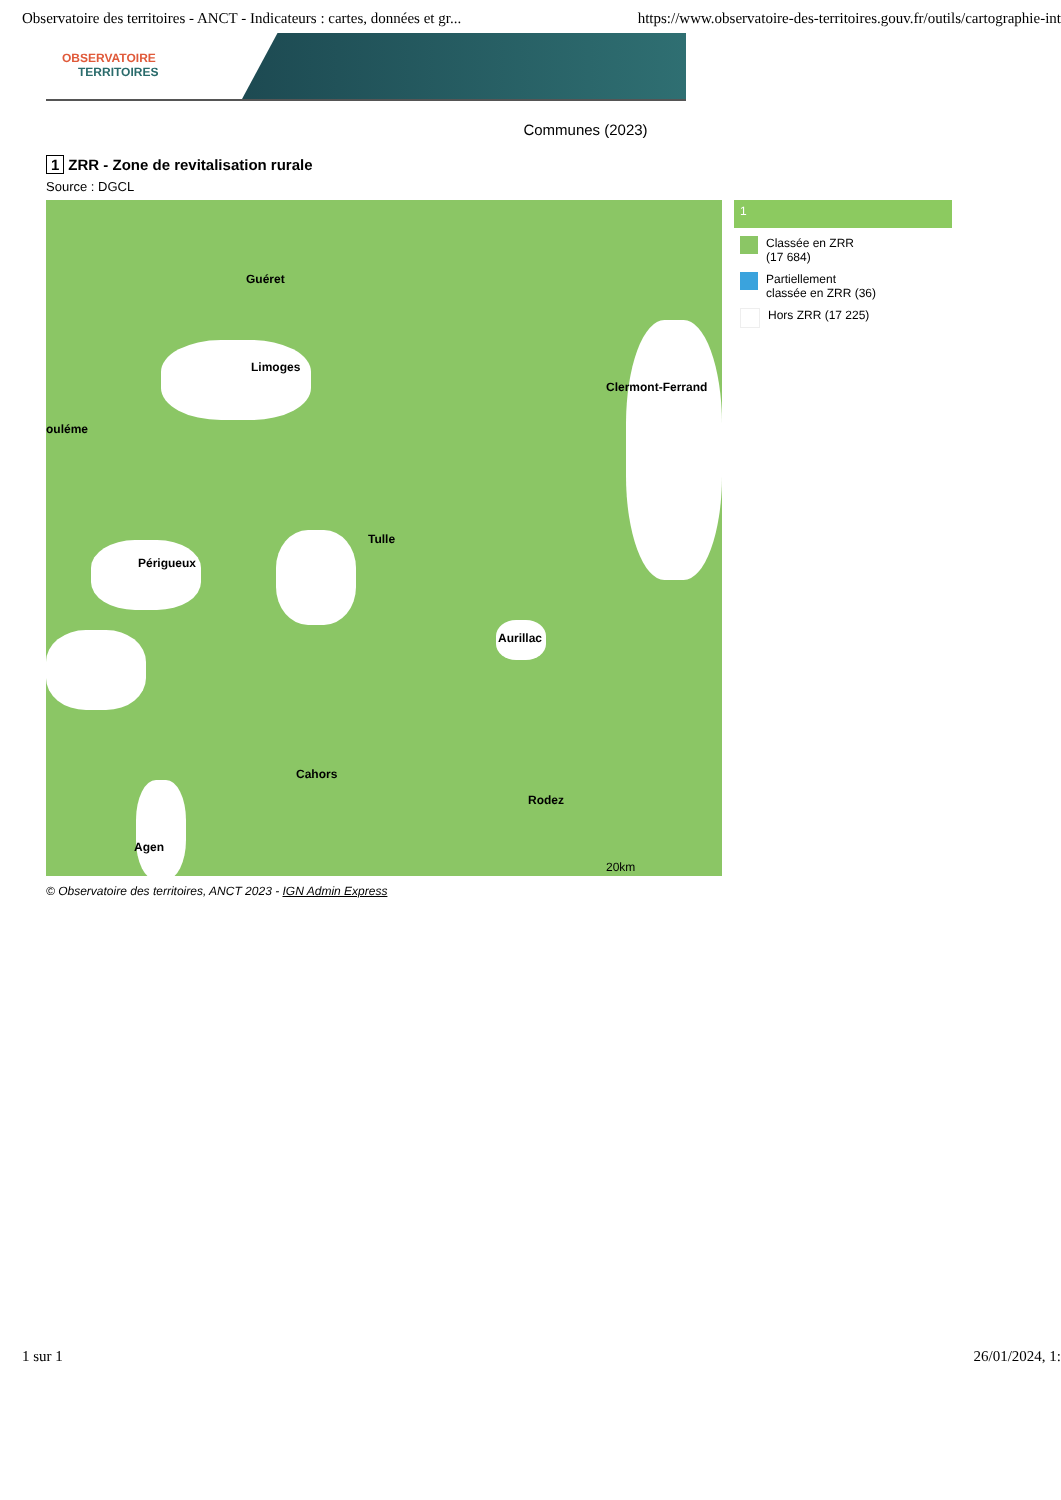Observatoire des territoires - ANCT - Indicateurs : cartes, données et gr... https://www.observatoire-des-territoires.gouv.fr/outils/cartographie-int
OBSERVATOIRE
TERRITOIRES
Communes (2023)
1 ZRR - Zone de revitalisation rurale
Source : DGCL
Guéret
Limoges
Clermont-Ferrand
ouléme
Tulle
Périgueux
Aurillac
Cahors
Rodez
Agen
20km
1
Classée en ZRR
(17 684)
Partiellement
classée en ZRR (36)
Hors ZRR (17 225)
© Observatoire des territoires, ANCT 2023 - IGN Admin Express
1 sur 1 26/01/2024, 1: